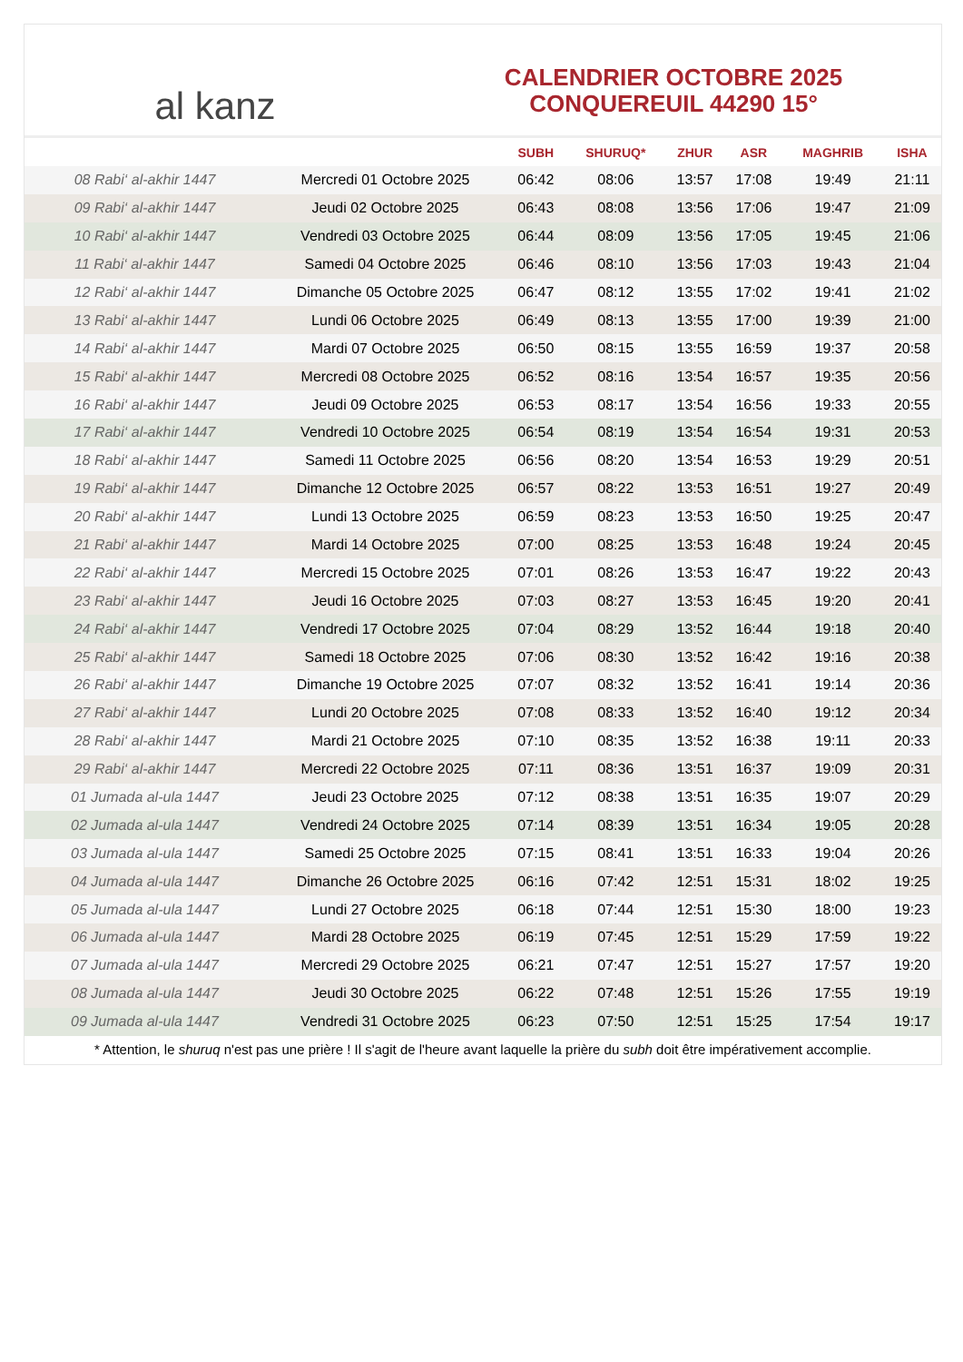al kanz
CALENDRIER OCTOBRE 2025
CONQUEREUIL 44290 15°
| | | SUBH | SHURUQ* | ZHUR | ASR | MAGHRIB | ISHA |
| --- | --- | --- | --- | --- | --- | --- | --- |
| 08 Rabi‘ al-akhir 1447 | Mercredi 01 Octobre 2025 | 06:42 | 08:06 | 13:57 | 17:08 | 19:49 | 21:11 |
| 09 Rabi‘ al-akhir 1447 | Jeudi 02 Octobre 2025 | 06:43 | 08:08 | 13:56 | 17:06 | 19:47 | 21:09 |
| 10 Rabi‘ al-akhir 1447 | Vendredi 03 Octobre 2025 | 06:44 | 08:09 | 13:56 | 17:05 | 19:45 | 21:06 |
| 11 Rabi‘ al-akhir 1447 | Samedi 04 Octobre 2025 | 06:46 | 08:10 | 13:56 | 17:03 | 19:43 | 21:04 |
| 12 Rabi‘ al-akhir 1447 | Dimanche 05 Octobre 2025 | 06:47 | 08:12 | 13:55 | 17:02 | 19:41 | 21:02 |
| 13 Rabi‘ al-akhir 1447 | Lundi 06 Octobre 2025 | 06:49 | 08:13 | 13:55 | 17:00 | 19:39 | 21:00 |
| 14 Rabi‘ al-akhir 1447 | Mardi 07 Octobre 2025 | 06:50 | 08:15 | 13:55 | 16:59 | 19:37 | 20:58 |
| 15 Rabi‘ al-akhir 1447 | Mercredi 08 Octobre 2025 | 06:52 | 08:16 | 13:54 | 16:57 | 19:35 | 20:56 |
| 16 Rabi‘ al-akhir 1447 | Jeudi 09 Octobre 2025 | 06:53 | 08:17 | 13:54 | 16:56 | 19:33 | 20:55 |
| 17 Rabi‘ al-akhir 1447 | Vendredi 10 Octobre 2025 | 06:54 | 08:19 | 13:54 | 16:54 | 19:31 | 20:53 |
| 18 Rabi‘ al-akhir 1447 | Samedi 11 Octobre 2025 | 06:56 | 08:20 | 13:54 | 16:53 | 19:29 | 20:51 |
| 19 Rabi‘ al-akhir 1447 | Dimanche 12 Octobre 2025 | 06:57 | 08:22 | 13:53 | 16:51 | 19:27 | 20:49 |
| 20 Rabi‘ al-akhir 1447 | Lundi 13 Octobre 2025 | 06:59 | 08:23 | 13:53 | 16:50 | 19:25 | 20:47 |
| 21 Rabi‘ al-akhir 1447 | Mardi 14 Octobre 2025 | 07:00 | 08:25 | 13:53 | 16:48 | 19:24 | 20:45 |
| 22 Rabi‘ al-akhir 1447 | Mercredi 15 Octobre 2025 | 07:01 | 08:26 | 13:53 | 16:47 | 19:22 | 20:43 |
| 23 Rabi‘ al-akhir 1447 | Jeudi 16 Octobre 2025 | 07:03 | 08:27 | 13:53 | 16:45 | 19:20 | 20:41 |
| 24 Rabi‘ al-akhir 1447 | Vendredi 17 Octobre 2025 | 07:04 | 08:29 | 13:52 | 16:44 | 19:18 | 20:40 |
| 25 Rabi‘ al-akhir 1447 | Samedi 18 Octobre 2025 | 07:06 | 08:30 | 13:52 | 16:42 | 19:16 | 20:38 |
| 26 Rabi‘ al-akhir 1447 | Dimanche 19 Octobre 2025 | 07:07 | 08:32 | 13:52 | 16:41 | 19:14 | 20:36 |
| 27 Rabi‘ al-akhir 1447 | Lundi 20 Octobre 2025 | 07:08 | 08:33 | 13:52 | 16:40 | 19:12 | 20:34 |
| 28 Rabi‘ al-akhir 1447 | Mardi 21 Octobre 2025 | 07:10 | 08:35 | 13:52 | 16:38 | 19:11 | 20:33 |
| 29 Rabi‘ al-akhir 1447 | Mercredi 22 Octobre 2025 | 07:11 | 08:36 | 13:51 | 16:37 | 19:09 | 20:31 |
| 01 Jumada al-ula 1447 | Jeudi 23 Octobre 2025 | 07:12 | 08:38 | 13:51 | 16:35 | 19:07 | 20:29 |
| 02 Jumada al-ula 1447 | Vendredi 24 Octobre 2025 | 07:14 | 08:39 | 13:51 | 16:34 | 19:05 | 20:28 |
| 03 Jumada al-ula 1447 | Samedi 25 Octobre 2025 | 07:15 | 08:41 | 13:51 | 16:33 | 19:04 | 20:26 |
| 04 Jumada al-ula 1447 | Dimanche 26 Octobre 2025 | 06:16 | 07:42 | 12:51 | 15:31 | 18:02 | 19:25 |
| 05 Jumada al-ula 1447 | Lundi 27 Octobre 2025 | 06:18 | 07:44 | 12:51 | 15:30 | 18:00 | 19:23 |
| 06 Jumada al-ula 1447 | Mardi 28 Octobre 2025 | 06:19 | 07:45 | 12:51 | 15:29 | 17:59 | 19:22 |
| 07 Jumada al-ula 1447 | Mercredi 29 Octobre 2025 | 06:21 | 07:47 | 12:51 | 15:27 | 17:57 | 19:20 |
| 08 Jumada al-ula 1447 | Jeudi 30 Octobre 2025 | 06:22 | 07:48 | 12:51 | 15:26 | 17:55 | 19:19 |
| 09 Jumada al-ula 1447 | Vendredi 31 Octobre 2025 | 06:23 | 07:50 | 12:51 | 15:25 | 17:54 | 19:17 |
* Attention, le shuruq n'est pas une prière ! Il s'agit de l'heure avant laquelle la prière du subh doit être impérativement accomplie.